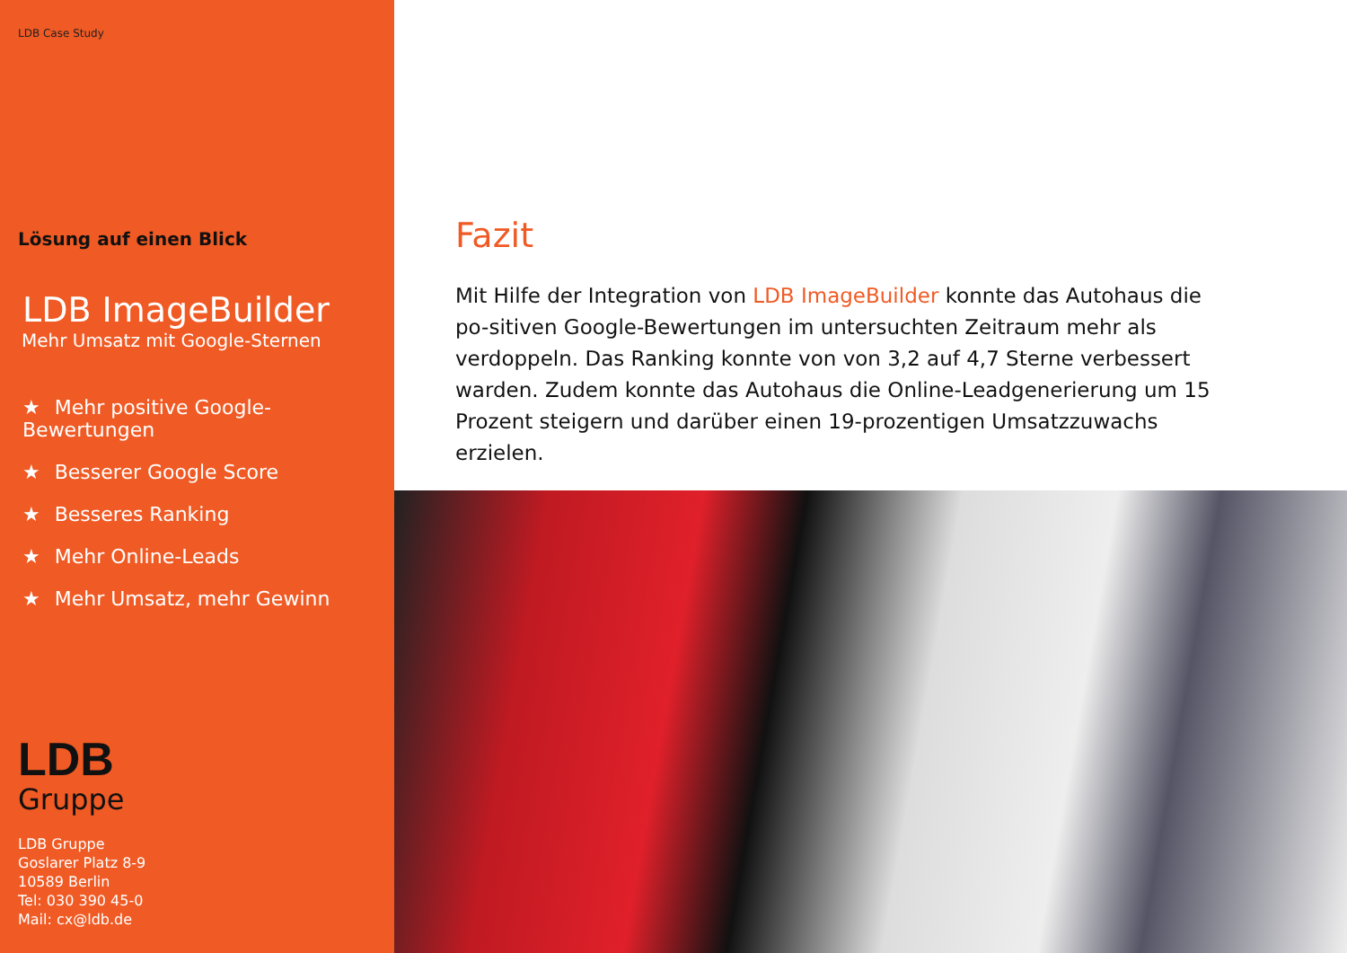LDB Case Study
Lösung auf einen Blick
LDB ImageBuilder
Mehr Umsatz mit Google-Sternen
★ Mehr positive Google-Bewertungen
★ Besserer Google Score
★ Besseres Ranking
★ Mehr Online-Leads
★ Mehr Umsatz, mehr Gewinn
LDB
Gruppe
LDB Gruppe
Goslarer Platz 8-9
10589 Berlin
Tel: 030 390 45-0
Mail: cx@ldb.de
Fazit
Mit Hilfe der Integration von LDB ImageBuilder konnte das Autohaus die po-sitiven Google-Bewertungen im untersuchten Zeitraum mehr als verdoppeln. Das Ranking konnte von von 3,2 auf 4,7 Sterne verbessert warden. Zudem konnte das Autohaus die Online-Leadgenerierung um 15 Prozent steigern und darüber einen 19-prozentigen Umsatzzuwachs erzielen.